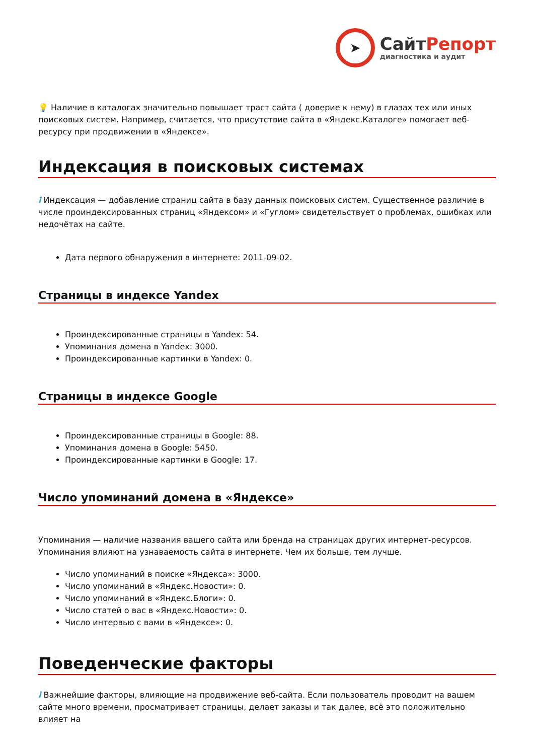➤
СайтРепорт
диагностика и аудит
💡 Наличие в каталогах значительно повышает траст сайта ( доверие к нему) в глазах тех или иных поисковых систем. Например, считается, что присутствие сайта в «Яндекс.Каталоге» помогает веб-ресурсу при продвижении в «Яндексе».
Индексация в поисковых системах
i Индексация — добавление страниц сайта в базу данных поисковых систем. Существенное различие в числе проиндексированных страниц «Яндексом» и «Гуглом» свидетельствует о проблемах, ошибках или недочётах на сайте.
Дата первого обнаружения в интернете: 2011-09-02.
Страницы в индексе Yandex
Проиндексированные страницы в Yandex: 54.
Упоминания домена в Yandex: 3000.
Проиндексированные картинки в Yandex: 0.
Страницы в индексе Google
Проиндексированные страницы в Google: 88.
Упоминания домена в Google: 5450.
Проиндексированные картинки в Google: 17.
Число упоминаний домена в «Яндексе»
Упоминания — наличие названия вашего сайта или бренда на страницах других интернет-ресурсов. Упоминания влияют на узнаваемость сайта в интернете. Чем их больше, тем лучше.
Число упоминаний в поиске «Яндекса»: 3000.
Число упоминаний в «Яндекс.Новости»: 0.
Число упоминаний в «Яндекс.Блоги»: 0.
Число статей о вас в «Яндекс.Новости»: 0.
Число интервью с вами в «Яндексе»: 0.
Поведенческие факторы
i Важнейшие факторы, влияющие на продвижение веб-сайта. Если пользователь проводит на вашем сайте много времени, просматривает страницы, делает заказы и так далее, всё это положительно влияет на